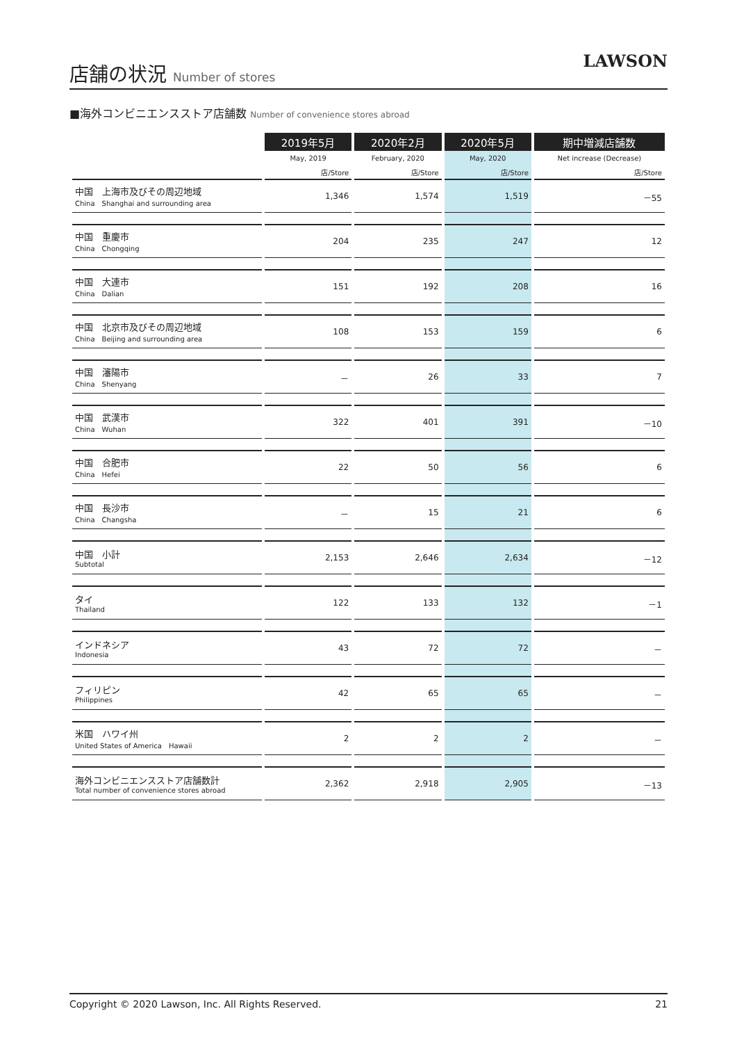店舗の状況 Number of stores
LAWSON
■海外コンビニエンスストア店舗数 Number of convenience stores abroad
| | 2019年5月 | 2020年2月 | 2020年5月 | 期中増減店舗数 |
| --- | --- | --- | --- | --- |
| | May, 2019 | February, 2020 | May, 2020 | Net increase (Decrease) |
| | 店/Store | 店/Store | 店/Store | 店/Store |
| 中国 上海市及びその周辺地域 China Shanghai and surrounding area | 1,346 | 1,574 | 1,519 | －55 |
| 中国 重慶市 China Chongqing | 204 | 235 | 247 | 12 |
| 中国 大連市 China Dalian | 151 | 192 | 208 | 16 |
| 中国 北京市及びその周辺地域 China Beijing and surrounding area | 108 | 153 | 159 | 6 |
| 中国 瀋陽市 China Shenyang | － | 26 | 33 | 7 |
| 中国 武漢市 China Wuhan | 322 | 401 | 391 | －10 |
| 中国 合肥市 China Hefei | 22 | 50 | 56 | 6 |
| 中国 長沙市 China Changsha | － | 15 | 21 | 6 |
| 中国 小計 Subtotal | 2,153 | 2,646 | 2,634 | －12 |
| タイ Thailand | 122 | 133 | 132 | －1 |
| インドネシア Indonesia | 43 | 72 | 72 | － |
| フィリピン Philippines | 42 | 65 | 65 | － |
| 米国 ハワイ州 United States of America Hawaii | 2 | 2 | 2 | － |
| 海外コンビニエンスストア店舗数計 Total number of convenience stores abroad | 2,362 | 2,918 | 2,905 | －13 |
Copyright © 2020 Lawson, Inc. All Rights Reserved. 21